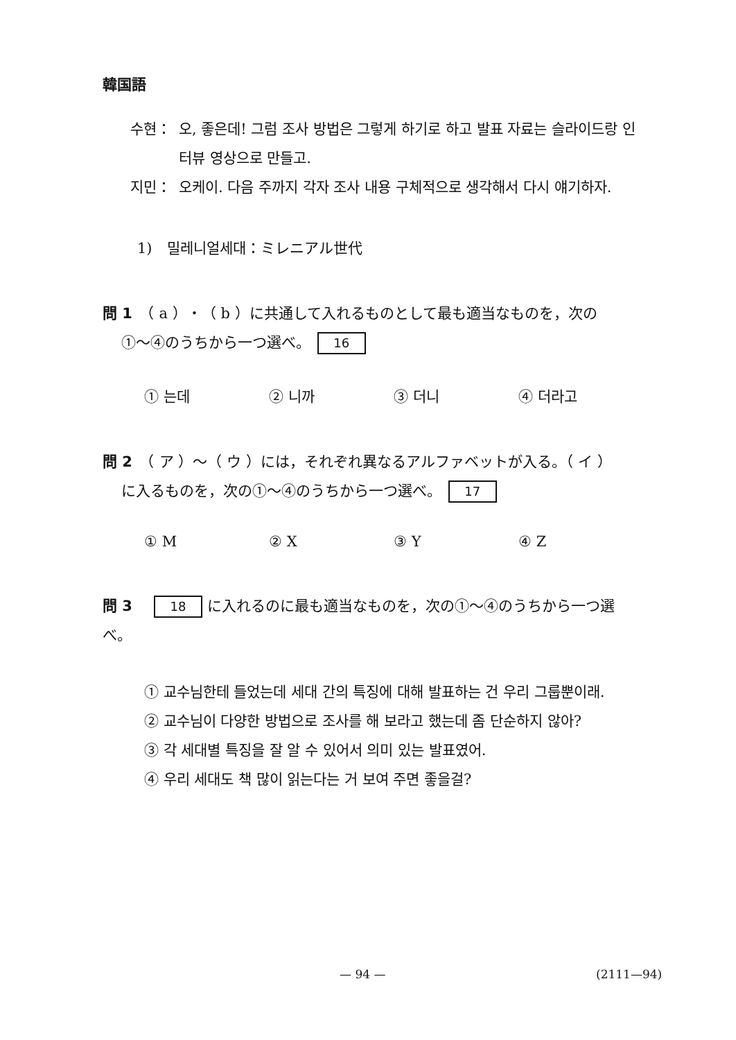韓国語
수현： 오, 좋은데! 그럼 조사 방법은 그렇게 하기로 하고 발표 자료는 슬라이드랑 인터뷰 영상으로 만들고.
지민： 오케이. 다음 주까지 각자 조사 내용 구체적으로 생각해서 다시 얘기하자.
1)　밀레니얼세대：ミレニアル世代
問 1　（ a ）・（ b ）に共通して入れるものとして最も適当なものを，次の
①～④のうちから一つ選べ。 16
① 는데 ② 니까 ③ 더니 ④ 더라고
問 2　（ ア ）～（ ウ ）には，それぞれ異なるアルファベットが入る。（ イ ）
に入るものを，次の①～④のうちから一つ選べ。 17
① M ② X ③ Y ④ Z
問 3　18 に入れるのに最も適当なものを，次の①～④のうちから一つ選べ。
① 교수님한테 들었는데 세대 간의 특징에 대해 발표하는 건 우리 그룹뿐이래.
② 교수님이 다양한 방법으로 조사를 해 보라고 했는데 좀 단순하지 않아?
③ 각 세대별 특징을 잘 알 수 있어서 의미 있는 발표였어.
④ 우리 세대도 책 많이 읽는다는 거 보여 주면 좋을걸?
— 94 — (2111—94)